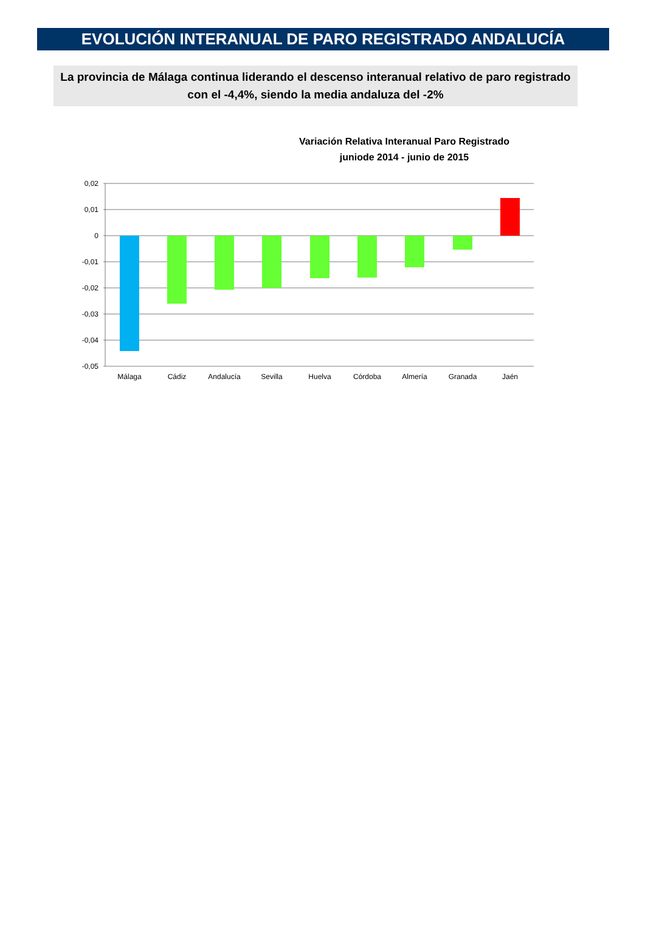EVOLUCIÓN INTERANUAL DE PARO REGISTRADO ANDALUCÍA
La provincia de Málaga continua liderando el descenso interanual relativo de paro registrado con el -4,4%, siendo la media andaluza del -2%
Variación Relativa Interanual Paro Registrado
juniode 2014 - junio de 2015
0,02
0,01
0
-0,01
-0,02
-0,03
-0,04
-0,05
Málaga
Cádiz
Andalucía
Sevilla
Huelva
Córdoba
Almería
Granada
Jaén